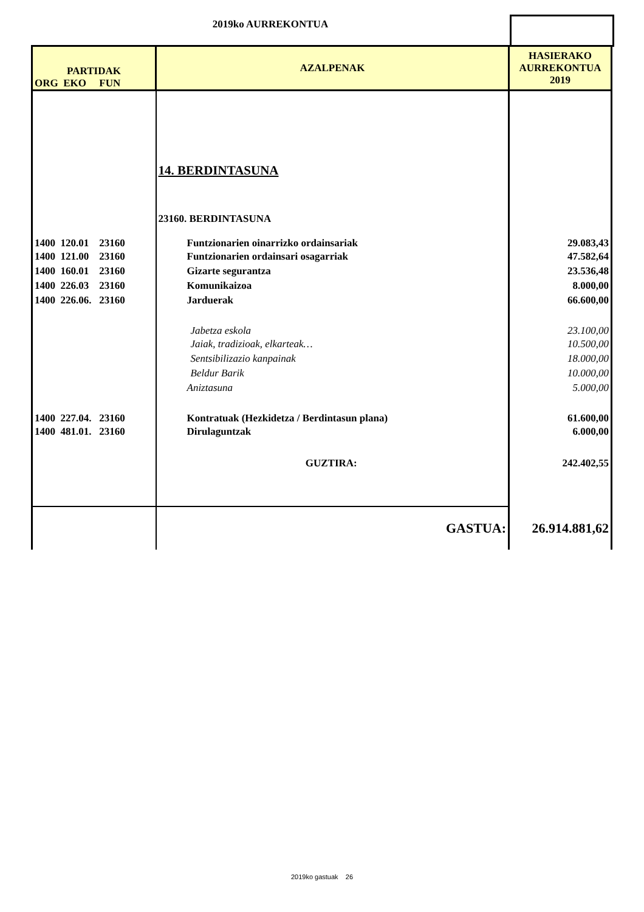2019ko AURREKONTUA
| PARTIDAK ORG EKO FUN | AZALPENAK | HASIERAKO AURREKONTUA 2019 |
| --- | --- | --- |
| | 14. BERDINTASUNA | |
| | 23160. BERDINTASUNA | |
| 1400 120.01 23160 | Funtzionarien oinarrizko ordainsariak | 29.083,43 |
| 1400 121.00 23160 | Funtzionarien ordainsari osagarriak | 47.582,64 |
| 1400 160.01 23160 | Gizarte segurantza | 23.536,48 |
| 1400 226.03 23160 | Komunikaizoa | 8.000,00 |
| 1400 226.06. 23160 | Jarduerak | 66.600,00 |
| | Jabetza eskola | 23.100,00 |
| | Jaiak, tradizioak, elkarteak… | 10.500,00 |
| | Sentsibilizazio kanpainak | 18.000,00 |
| | Beldur Barik | 10.000,00 |
| | Aniztasuna | 5.000,00 |
| 1400 227.04. 23160 | Kontratuak (Hezkidetza / Berdintasun plana) | 61.600,00 |
| 1400 481.01. 23160 | Dirulaguntzak | 6.000,00 |
| | GUZTIRA: | 242.402,55 |
| | GASTUA: | 26.914.881,62 |
2019ko gastuak 26